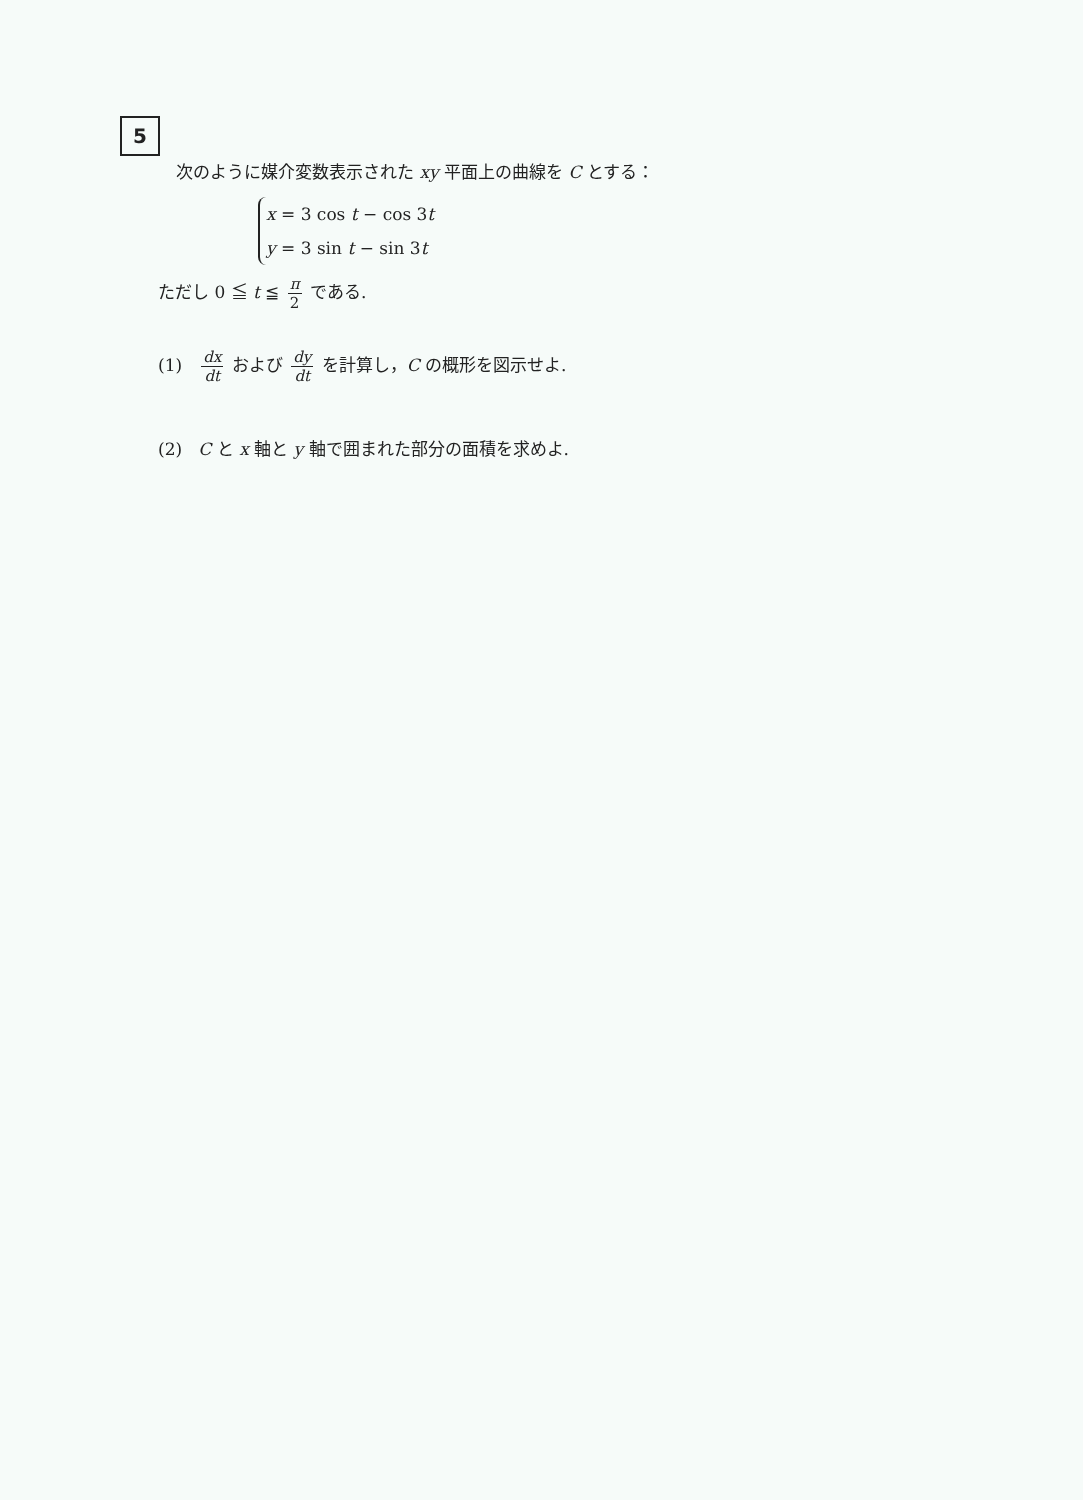5
次のように媒介変数表示された xy 平面上の曲線を C とする：
x = 3 cos t − cos 3t
y = 3 sin t − sin 3t
ただし 0 ≦ t ≦ π 2 である.
(1) dx dt および dy dt を計算し，C の概形を図示せよ.
(2) C と x 軸と y 軸で囲まれた部分の面積を求めよ.